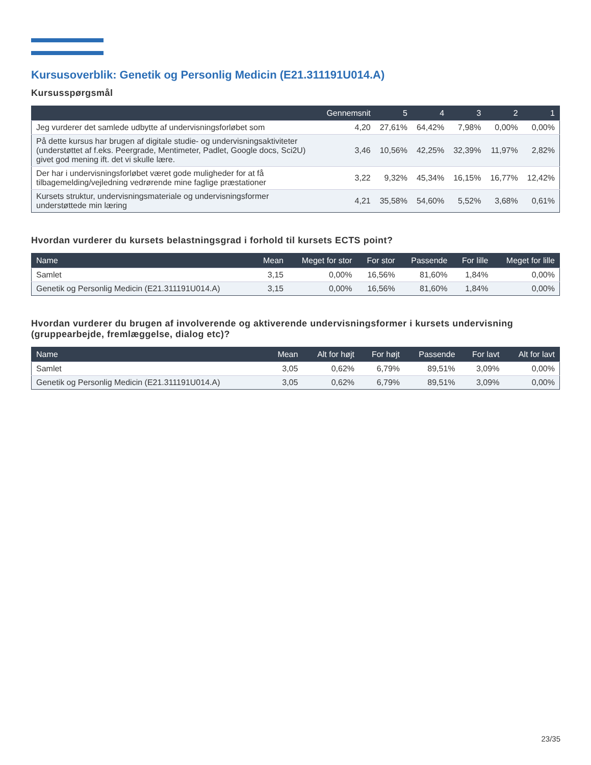Kursusoverblik: Genetik og Personlig Medicin (E21.311191U014.A)
Kursusspørgsmål
| | Gennemsnit | 5 | 4 | 3 | 2 | 1 |
| --- | --- | --- | --- | --- | --- | --- |
| Jeg vurderer det samlede udbytte af undervisningsforløbet som | 4,20 | 27,61% | 64,42% | 7,98% | 0,00% | 0,00% |
| På dette kursus har brugen af digitale studie- og undervisningsaktiviteter (understøttet af f.eks. Peergrade, Mentimeter, Padlet, Google docs, Sci2U) givet god mening ift. det vi skulle lære. | 3,46 | 10,56% | 42,25% | 32,39% | 11,97% | 2,82% |
| Der har i undervisningsforløbet været gode muligheder for at få tilbagemelding/vejledning vedrørende mine faglige præstationer | 3,22 | 9,32% | 45,34% | 16,15% | 16,77% | 12,42% |
| Kursets struktur, undervisningsmateriale og undervisningsformer understøttede min læring | 4,21 | 35,58% | 54,60% | 5,52% | 3,68% | 0,61% |
Hvordan vurderer du kursets belastningsgrad i forhold til kursets ECTS point?
| Name | Mean | Meget for stor | For stor | Passende | For lille | Meget for lille |
| --- | --- | --- | --- | --- | --- | --- |
| Samlet | 3,15 | 0,00% | 16,56% | 81,60% | 1,84% | 0,00% |
| Genetik og Personlig Medicin (E21.311191U014.A) | 3,15 | 0,00% | 16,56% | 81,60% | 1,84% | 0,00% |
Hvordan vurderer du brugen af involverende og aktiverende undervisningsformer i kursets undervisning (gruppearbejde, fremlæggelse, dialog etc)?
| Name | Mean | Alt for højt | For højt | Passende | For lavt | Alt for lavt |
| --- | --- | --- | --- | --- | --- | --- |
| Samlet | 3,05 | 0,62% | 6,79% | 89,51% | 3,09% | 0,00% |
| Genetik og Personlig Medicin (E21.311191U014.A) | 3,05 | 0,62% | 6,79% | 89,51% | 3,09% | 0,00% |
23/35